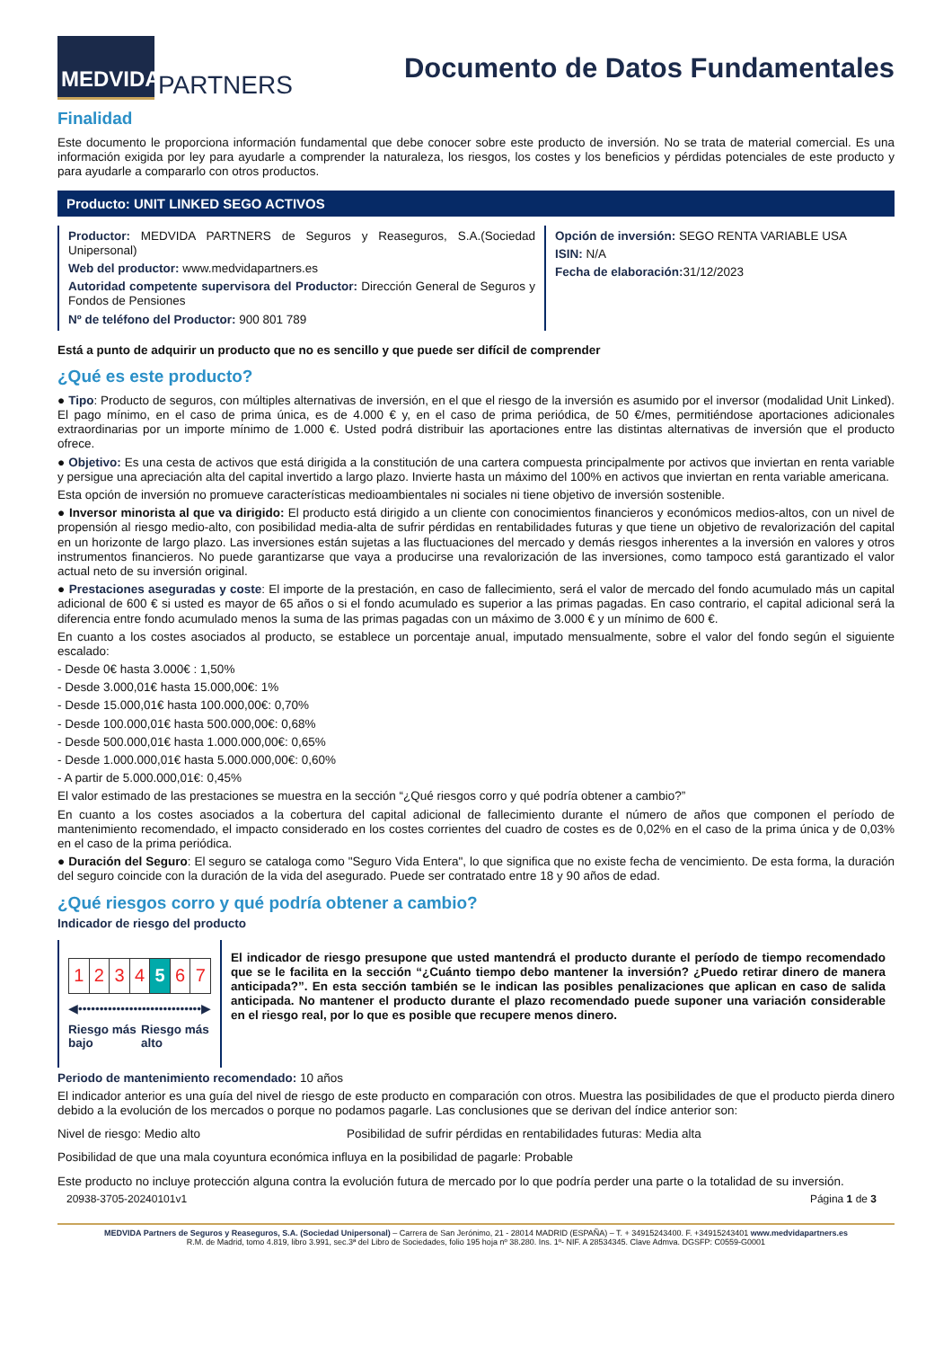MEDVIDA
PARTNERS
Documento de Datos Fundamentales
Finalidad
Este documento le proporciona información fundamental que debe conocer sobre este producto de inversión. No se trata de material comercial. Es una información exigida por ley para ayudarle a comprender la naturaleza, los riesgos, los costes y los beneficios y pérdidas potenciales de este producto y para ayudarle a compararlo con otros productos.
Producto: UNIT LINKED SEGO ACTIVOS
Productor: MEDVIDA PARTNERS de Seguros y Reaseguros, S.A.(Sociedad Unipersonal)
Web del productor: www.medvidapartners.es
Autoridad competente supervisora del Productor: Dirección General de Seguros y Fondos de Pensiones
Nº de teléfono del Productor: 900 801 789
Opción de inversión: SEGO RENTA VARIABLE USA
ISIN: N/A
Fecha de elaboración: 31/12/2023
Está a punto de adquirir un producto que no es sencillo y que puede ser difícil de comprender
¿Qué es este producto?
● Tipo: Producto de seguros, con múltiples alternativas de inversión, en el que el riesgo de la inversión es asumido por el inversor (modalidad Unit Linked). El pago mínimo, en el caso de prima única, es de 4.000 € y, en el caso de prima periódica, de 50 €/mes, permitiéndose aportaciones adicionales extraordinarias por un importe mínimo de 1.000 €. Usted podrá distribuir las aportaciones entre las distintas alternativas de inversión que el producto ofrece.
● Objetivo: Es una cesta de activos que está dirigida a la constitución de una cartera compuesta principalmente por activos que inviertan en renta variable y persigue una apreciación alta del capital invertido a largo plazo. Invierte hasta un máximo del 100% en activos que inviertan en renta variable americana.
Esta opción de inversión no promueve características medioambientales ni sociales ni tiene objetivo de inversión sostenible.
● Inversor minorista al que va dirigido: El producto está dirigido a un cliente con conocimientos financieros y económicos medios-altos, con un nivel de propensión al riesgo medio-alto, con posibilidad media-alta de sufrir pérdidas en rentabilidades futuras y que tiene un objetivo de revalorización del capital en un horizonte de largo plazo. Las inversiones están sujetas a las fluctuaciones del mercado y demás riesgos inherentes a la inversión en valores y otros instrumentos financieros. No puede garantizarse que vaya a producirse una revalorización de las inversiones, como tampoco está garantizado el valor actual neto de su inversión original.
● Prestaciones aseguradas y coste: El importe de la prestación, en caso de fallecimiento, será el valor de mercado del fondo acumulado más un capital adicional de 600 € si usted es mayor de 65 años o si el fondo acumulado es superior a las primas pagadas. En caso contrario, el capital adicional será la diferencia entre fondo acumulado menos la suma de las primas pagadas con un máximo de 3.000 € y un mínimo de 600 €.
En cuanto a los costes asociados al producto, se establece un porcentaje anual, imputado mensualmente, sobre el valor del fondo según el siguiente escalado:
- Desde 0€ hasta 3.000€ : 1,50%
- Desde 3.000,01€ hasta 15.000,00€: 1%
- Desde 15.000,01€ hasta 100.000,00€: 0,70%
- Desde 100.000,01€ hasta 500.000,00€: 0,68%
- Desde 500.000,01€ hasta 1.000.000,00€: 0,65%
- Desde 1.000.000,01€ hasta 5.000.000,00€: 0,60%
- A partir de 5.000.000,01€: 0,45%
El valor estimado de las prestaciones se muestra en la sección “¿Qué riesgos corro y qué podría obtener a cambio?”
En cuanto a los costes asociados a la cobertura del capital adicional de fallecimiento durante el número de años que componen el período de mantenimiento recomendado, el impacto considerado en los costes corrientes del cuadro de costes es de 0,02% en el caso de la prima única y de 0,03% en el caso de la prima periódica.
● Duración del Seguro: El seguro se cataloga como "Seguro Vida Entera", lo que significa que no existe fecha de vencimiento. De esta forma, la duración del seguro coincide con la duración de la vida del asegurado. Puede ser contratado entre 18 y 90 años de edad.
¿Qué riesgos corro y qué podría obtener a cambio?
Indicador de riesgo del producto
| 1 | 2 | 3 | 4 | 5 | 6 | 7 |
◀•••••••••••••••••••••••••••••▶
Riesgo más bajo Riesgo más alto
El indicador de riesgo presupone que usted mantendrá el producto durante el período de tiempo recomendado que se le facilita en la sección “¿Cuánto tiempo debo mantener la inversión? ¿Puedo retirar dinero de manera anticipada?”. En esta sección también se le indican las posibles penalizaciones que aplican en caso de salida anticipada. No mantener el producto durante el plazo recomendado puede suponer una variación considerable en el riesgo real, por lo que es posible que recupere menos dinero.
Periodo de mantenimiento recomendado: 10 años
El indicador anterior es una guía del nivel de riesgo de este producto en comparación con otros. Muestra las posibilidades de que el producto pierda dinero debido a la evolución de los mercados o porque no podamos pagarle. Las conclusiones que se derivan del índice anterior son:
Nivel de riesgo: Medio alto Posibilidad de sufrir pérdidas en rentabilidades futuras: Media alta
Posibilidad de que una mala coyuntura económica influya en la posibilidad de pagarle: Probable
Este producto no incluye protección alguna contra la evolución futura de mercado por lo que podría perder una parte o la totalidad de su inversión.
20938-3705-20240101v1 Página 1 de 3
MEDVIDA Partners de Seguros y Reaseguros, S.A. (Sociedad Unipersonal) – Carrera de San Jerónimo, 21 - 28014 MADRID (ESPAÑA) – T. + 34915243400. F. +34915243401 www.medvidapartners.es
R.M. de Madrid, tomo 4.819, libro 3.991, sec.3ª del Libro de Sociedades, folio 195 hoja nº 38.280. Ins. 1º- NIF. A 28534345. Clave Admva. DGSFP: C0559-G0001